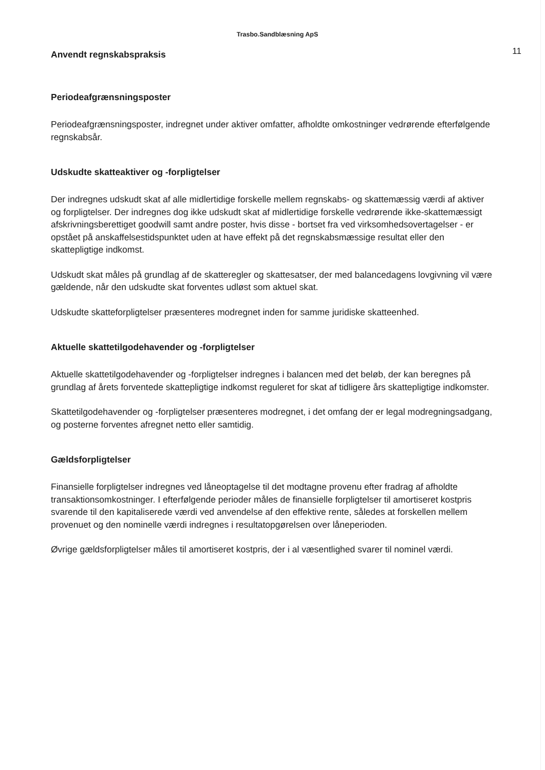Trasbo.Sandblæsning ApS
Anvendt regnskabspraksis
11
Periodeafgrænsningsposter
Periodeafgrænsningsposter, indregnet under aktiver omfatter, afholdte omkostninger vedrørende efterfølgende regnskabsår.
Udskudte skatteaktiver og -forpligtelser
Der indregnes udskudt skat af alle midlertidige forskelle mellem regnskabs- og skattemæssig værdi af aktiver og forpligtelser. Der indregnes dog ikke udskudt skat af midlertidige forskelle vedrørende ikke-skattemæssigt afskrivningsberettiget goodwill samt andre poster, hvis disse - bortset fra ved virksomhedsovertagelser - er opstået på anskaffelsestidspunktet uden at have effekt på det regnskabsmæssige resultat eller den skattepligtige indkomst.
Udskudt skat måles på grundlag af de skatteregler og skattesatser, der med balancedagens lovgivning vil være gældende, når den udskudte skat forventes udløst som aktuel skat.
Udskudte skatteforpligtelser præsenteres modregnet inden for samme juridiske skatteenhed.
Aktuelle skattetilgodehavender og -forpligtelser
Aktuelle skattetilgodehavender og -forpligtelser indregnes i balancen med det beløb, der kan beregnes på grundlag af årets forventede skattepligtige indkomst reguleret for skat af tidligere års skattepligtige indkomster.
Skattetilgodehavender og -forpligtelser præsenteres modregnet, i det omfang der er legal modregningsadgang, og posterne forventes afregnet netto eller samtidig.
Gældsforpligtelser
Finansielle forpligtelser indregnes ved låneoptagelse til det modtagne provenu efter fradrag af afholdte transaktionsomkostninger. I efterfølgende perioder måles de finansielle forpligtelser til amortiseret kostpris svarende til den kapitaliserede værdi ved anvendelse af den effektive rente, således at forskellen mellem provenuet og den nominelle værdi indregnes i resultatopgørelsen over låneperioden.
Øvrige gældsforpligtelser måles til amortiseret kostpris, der i al væsentlighed svarer til nominel værdi.